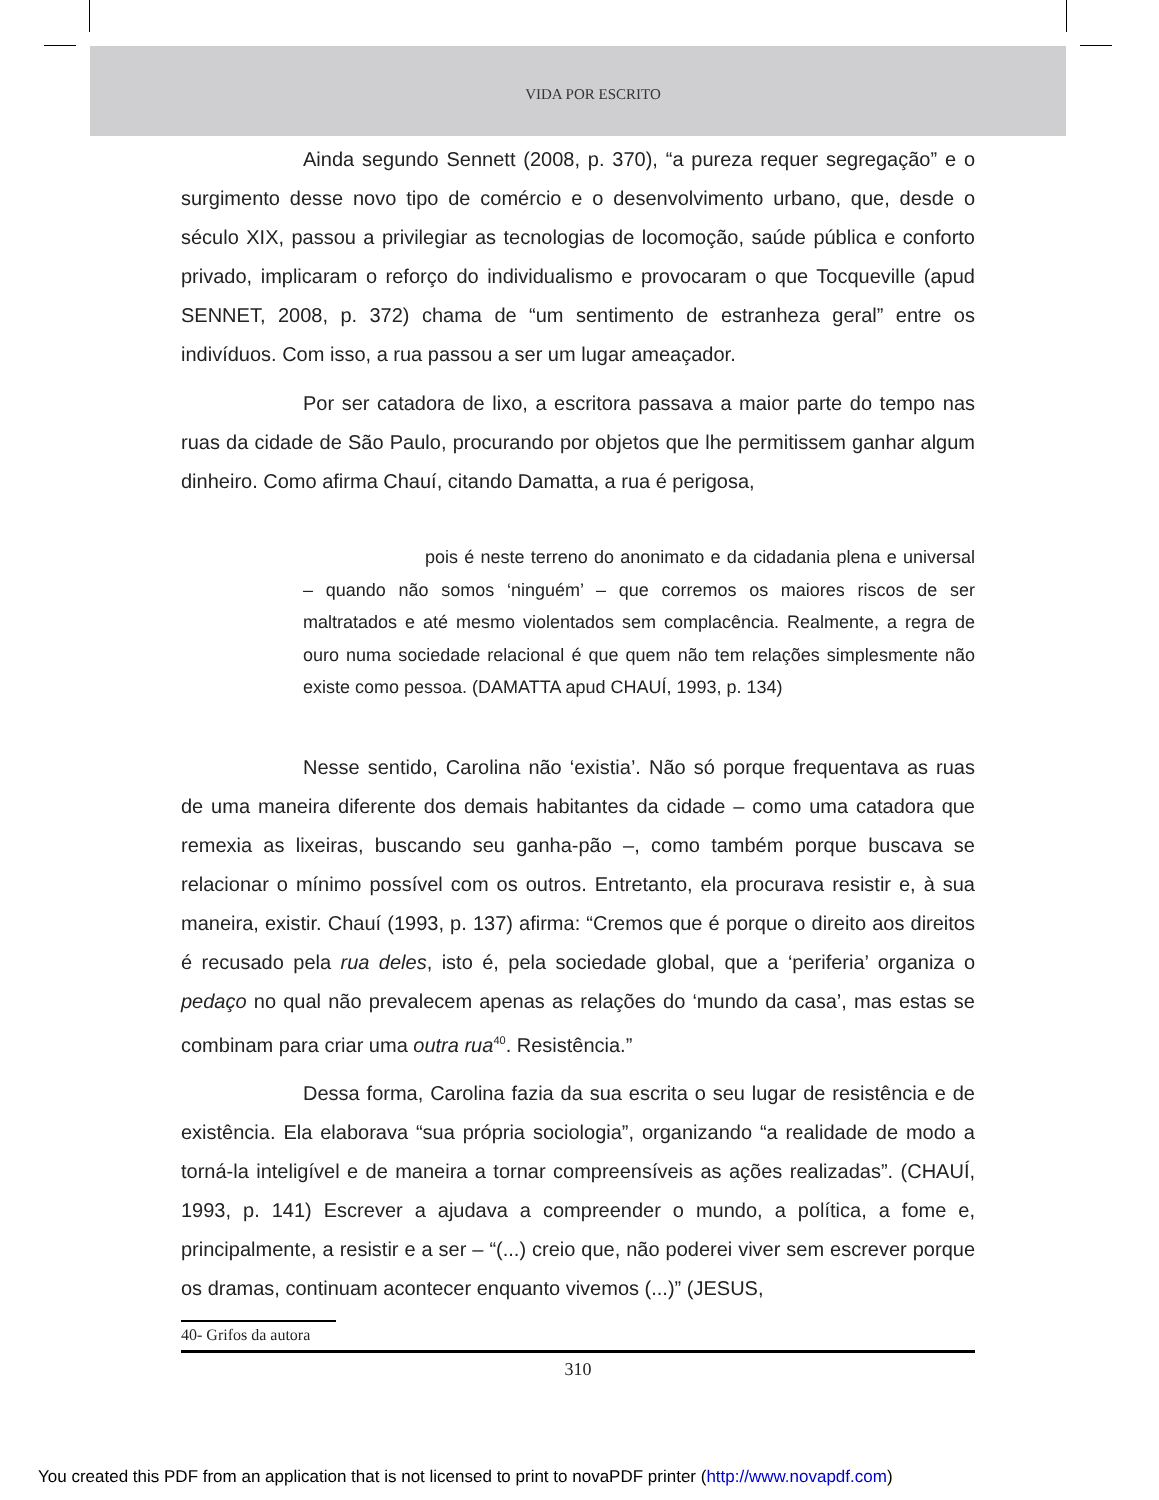VIDA POR ESCRITO
Ainda segundo Sennett (2008, p. 370), “a pureza requer segregação” e o surgimento desse novo tipo de comércio e o desenvolvimento urbano, que, desde o século XIX, passou a privilegiar as tecnologias de locomoção, saúde pública e conforto privado, implicaram o reforço do individualismo e provocaram o que Tocqueville (apud SENNET, 2008, p. 372) chama de “um sentimento de estranheza geral” entre os indivíduos. Com isso, a rua passou a ser um lugar ameaçador.
Por ser catadora de lixo, a escritora passava a maior parte do tempo nas ruas da cidade de São Paulo, procurando por objetos que lhe permitissem ganhar algum dinheiro. Como afirma Chauí, citando Damatta, a rua é perigosa,
pois é neste terreno do anonimato e da cidadania plena e universal – quando não somos ‘ninguém’ – que corremos os maiores riscos de ser maltratados e até mesmo violentados sem complacência. Realmente, a regra de ouro numa sociedade relacional é que quem não tem relações simplesmente não existe como pessoa. (DAMATTA apud CHAUÍ, 1993, p. 134)
Nesse sentido, Carolina não ‘existia’. Não só porque frequentava as ruas de uma maneira diferente dos demais habitantes da cidade – como uma catadora que remexia as lixeiras, buscando seu ganha-pão –, como também porque buscava se relacionar o mínimo possível com os outros. Entretanto, ela procurava resistir e, à sua maneira, existir. Chauí (1993, p. 137) afirma: “Cremos que é porque o direito aos direitos é recusado pela rua deles, isto é, pela sociedade global, que a ‘periferia’ organiza o pedaço no qual não prevalecem apenas as relações do ‘mundo da casa’, mas estas se combinam para criar uma outra rua<sup>40</sup>. Resistência.”
Dessa forma, Carolina fazia da sua escrita o seu lugar de resistência e de existência. Ela elaborava “sua própria sociologia”, organizando “a realidade de modo a torná-la inteligível e de maneira a tornar compreensíveis as ações realizadas”. (CHAUÍ, 1993, p. 141) Escrever a ajudava a compreender o mundo, a política, a fome e, principalmente, a resistir e a ser – “(...) creio que, não poderei viver sem escrever porque os dramas, continuam acontecer enquanto vivemos (...)” (JESUS,
40- Grifos da autora
310
You created this PDF from an application that is not licensed to print to novaPDF printer (http://www.novapdf.com)